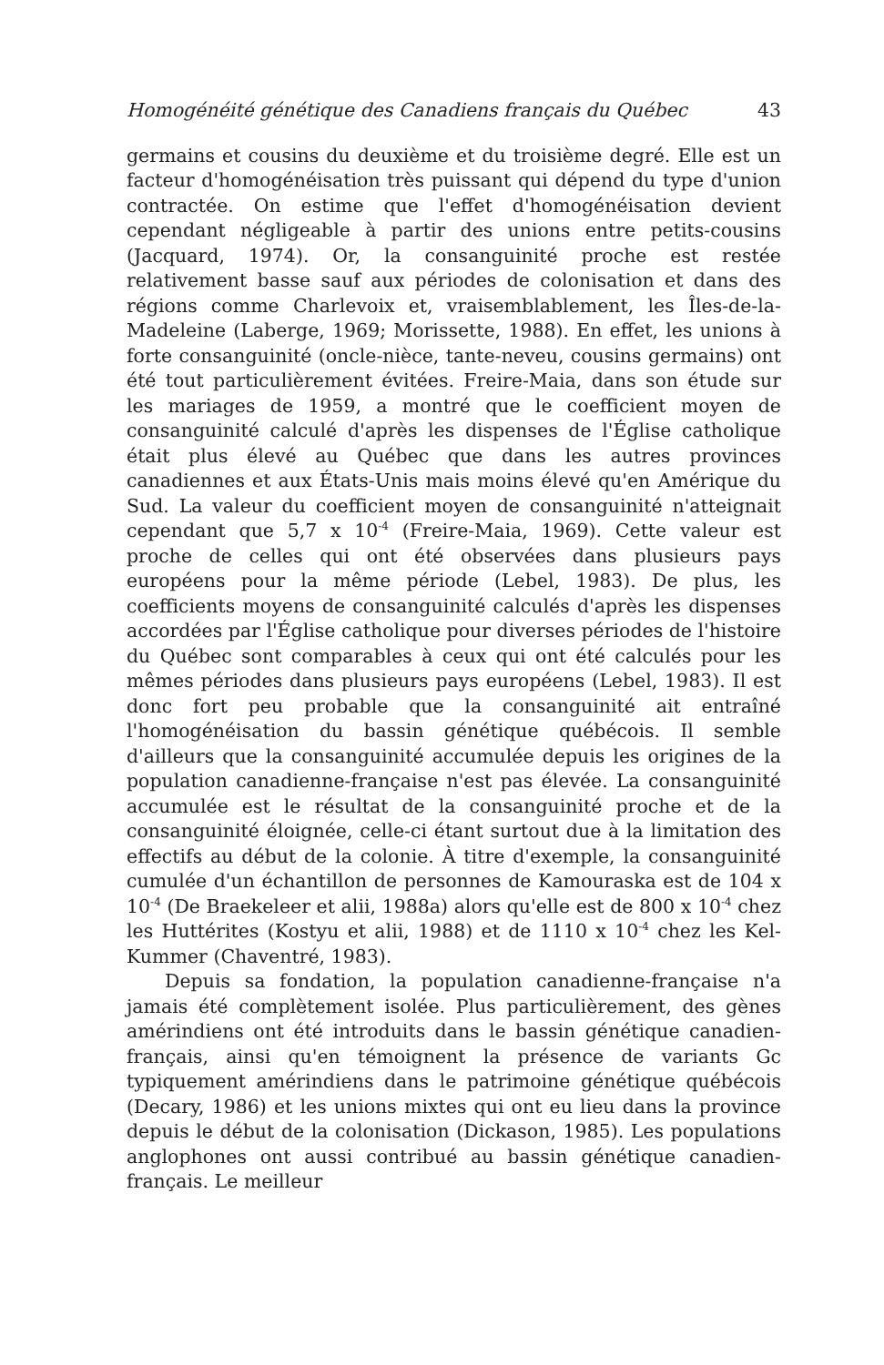Homogénéité génétique des Canadiens français du Québec 43
germains et cousins du deuxième et du troisième degré. Elle est un facteur d'homogénéisation très puissant qui dépend du type d'union contractée. On estime que l'effet d'homogénéisation devient cependant négligeable à partir des unions entre petits-cousins (Jacquard, 1974). Or, la consanguinité proche est restée relativement basse sauf aux périodes de colonisation et dans des régions comme Charlevoix et, vraisemblablement, les Îles-de-la-Madeleine (Laberge, 1969; Morissette, 1988). En effet, les unions à forte consanguinité (oncle-nièce, tante-neveu, cousins germains) ont été tout particulièrement évitées. Freire-Maia, dans son étude sur les mariages de 1959, a montré que le coefficient moyen de consanguinité calculé d'après les dispenses de l'Église catholique était plus élevé au Québec que dans les autres provinces canadiennes et aux États-Unis mais moins élevé qu'en Amérique du Sud. La valeur du coefficient moyen de consanguinité n'atteignait cependant que 5,7 x 10<sup>-4</sup> (Freire-Maia, 1969). Cette valeur est proche de celles qui ont été observées dans plusieurs pays européens pour la même période (Lebel, 1983). De plus, les coefficients moyens de consanguinité calculés d'après les dispenses accordées par l'Église catholique pour diverses périodes de l'histoire du Québec sont comparables à ceux qui ont été calculés pour les mêmes périodes dans plusieurs pays européens (Lebel, 1983). Il est donc fort peu probable que la consanguinité ait entraîné l'homogénéisation du bassin génétique québécois. Il semble d'ailleurs que la consanguinité accumulée depuis les origines de la population canadienne-française n'est pas élevée. La consanguinité accumulée est le résultat de la consanguinité proche et de la consanguinité éloignée, celle-ci étant surtout due à la limitation des effectifs au début de la colonie. À titre d'exemple, la consanguinité cumulée d'un échantillon de personnes de Kamouraska est de 104 x 10<sup>-4</sup> (De Braekeleer et alii, 1988a) alors qu'elle est de 800 x 10<sup>-4</sup> chez les Huttérites (Kostyu et alii, 1988) et de 1110 x 10<sup>-4</sup> chez les Kel-Kummer (Chaventré, 1983).
Depuis sa fondation, la population canadienne-française n'a jamais été complètement isolée. Plus particulièrement, des gènes amérindiens ont été introduits dans le bassin génétique canadien-français, ainsi qu'en témoignent la présence de variants Gc typiquement amérindiens dans le patrimoine génétique québécois (Decary, 1986) et les unions mixtes qui ont eu lieu dans la province depuis le début de la colonisation (Dickason, 1985). Les populations anglophones ont aussi contribué au bassin génétique canadien-français. Le meilleur